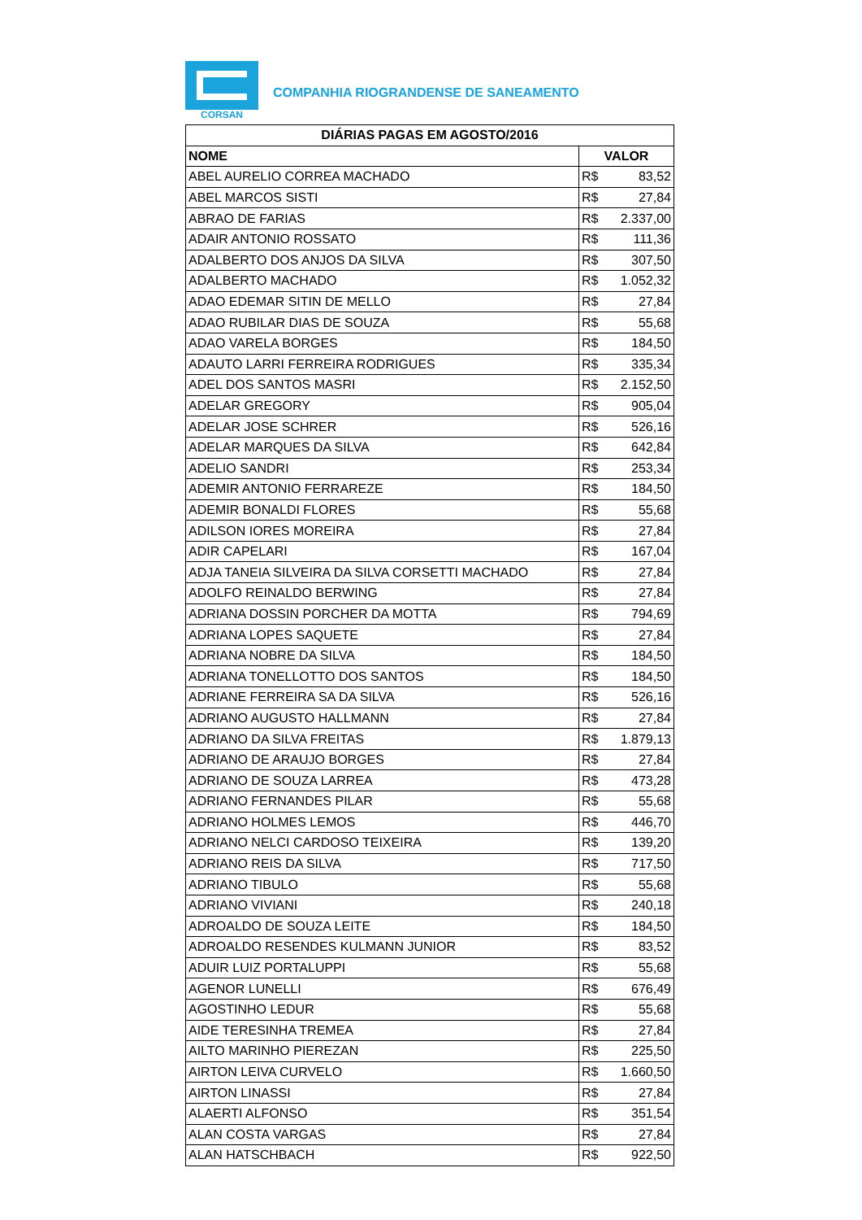CORSAN
COMPANHIA RIOGRANDENSE DE SANEAMENTO
| DIÁRIAS PAGAS EM AGOSTO/2016 | |
| --- | --- |
| NOME | VALOR |
| ABEL AURELIO CORREA MACHADO | R$ 83,52 |
| ABEL MARCOS SISTI | R$ 27,84 |
| ABRAO DE FARIAS | R$ 2.337,00 |
| ADAIR ANTONIO ROSSATO | R$ 111,36 |
| ADALBERTO DOS ANJOS DA SILVA | R$ 307,50 |
| ADALBERTO MACHADO | R$ 1.052,32 |
| ADAO EDEMAR SITIN DE MELLO | R$ 27,84 |
| ADAO RUBILAR DIAS DE SOUZA | R$ 55,68 |
| ADAO VARELA BORGES | R$ 184,50 |
| ADAUTO LARRI FERREIRA RODRIGUES | R$ 335,34 |
| ADEL DOS SANTOS MASRI | R$ 2.152,50 |
| ADELAR GREGORY | R$ 905,04 |
| ADELAR JOSE SCHRER | R$ 526,16 |
| ADELAR MARQUES DA SILVA | R$ 642,84 |
| ADELIO SANDRI | R$ 253,34 |
| ADEMIR ANTONIO FERRAREZE | R$ 184,50 |
| ADEMIR BONALDI FLORES | R$ 55,68 |
| ADILSON IORES MOREIRA | R$ 27,84 |
| ADIR CAPELARI | R$ 167,04 |
| ADJA TANEIA SILVEIRA DA SILVA CORSETTI MACHADO | R$ 27,84 |
| ADOLFO REINALDO BERWING | R$ 27,84 |
| ADRIANA DOSSIN PORCHER DA MOTTA | R$ 794,69 |
| ADRIANA LOPES SAQUETE | R$ 27,84 |
| ADRIANA NOBRE DA SILVA | R$ 184,50 |
| ADRIANA TONELLOTTO DOS SANTOS | R$ 184,50 |
| ADRIANE FERREIRA SA DA SILVA | R$ 526,16 |
| ADRIANO AUGUSTO HALLMANN | R$ 27,84 |
| ADRIANO DA SILVA FREITAS | R$ 1.879,13 |
| ADRIANO DE ARAUJO BORGES | R$ 27,84 |
| ADRIANO DE SOUZA LARREA | R$ 473,28 |
| ADRIANO FERNANDES PILAR | R$ 55,68 |
| ADRIANO HOLMES LEMOS | R$ 446,70 |
| ADRIANO NELCI CARDOSO TEIXEIRA | R$ 139,20 |
| ADRIANO REIS DA SILVA | R$ 717,50 |
| ADRIANO TIBULO | R$ 55,68 |
| ADRIANO VIVIANI | R$ 240,18 |
| ADROALDO DE SOUZA LEITE | R$ 184,50 |
| ADROALDO RESENDES KULMANN JUNIOR | R$ 83,52 |
| ADUIR LUIZ PORTALUPPI | R$ 55,68 |
| AGENOR LUNELLI | R$ 676,49 |
| AGOSTINHO LEDUR | R$ 55,68 |
| AIDE TERESINHA TREMEA | R$ 27,84 |
| AILTO MARINHO PIEREZAN | R$ 225,50 |
| AIRTON LEIVA CURVELO | R$ 1.660,50 |
| AIRTON LINASSI | R$ 27,84 |
| ALAERTI ALFONSO | R$ 351,54 |
| ALAN COSTA VARGAS | R$ 27,84 |
| ALAN HATSCHBACH | R$ 922,50 |